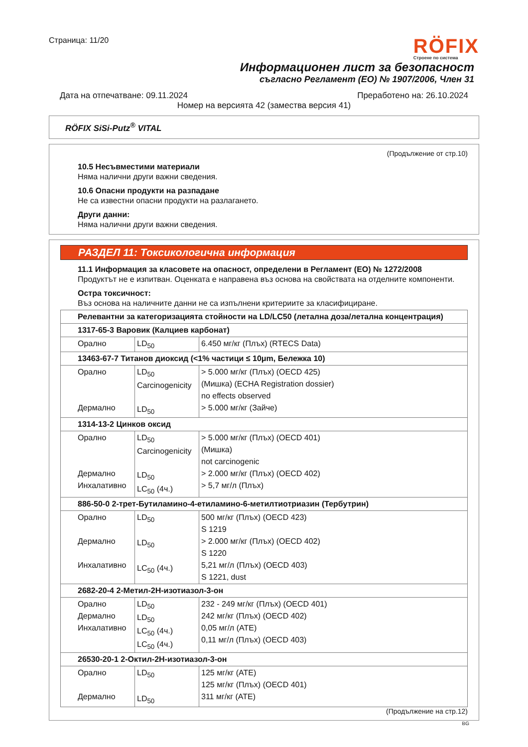Страница: 11/20
RÖFIX
Строене по система
Информационен лист за безопасност
съгласно Регламент (EO) № 1907/2006, Член 31
Дата на отпечатване: 09.11.2024 Преработено на: 26.10.2024
Номер на версията 42 (замества версия 41)
RÖFIX SiSi-Putz<sup>®</sup> VITAL
(Продължение от стр.10)
10.5 Несъвместими материали
Няма налични други важни сведения.
10.6 Опасни продукти на разпадане
Не са известни опасни продукти на разлагането.
Други данни:
Няма налични други важни сведения.
РАЗДЕЛ 11: Токсикологична информация
11.1 Информация за класовете на опасност, определени в Регламент (ЕО) № 1272/2008
Продуктът не е изпитван. Оценката е направена въз основа на свойствата на отделните компоненти.
Остра токсичност:
Въз основа на наличните данни не са изпълнени критериите за класифициране.
| Релевантни за категоризацията стойности на LD/LC50 (летална доза/летална концентрация) | | |
| 1317-65-3 Варовик (Калциев карбонат) | | |
| Орално | LD<sub>50</sub> | 6.450 мг/кг (Плъх) (RTECS Data) |
| 13463-67-7 Титанов диоксид (<1% частици ≤ 10μm, Бележка 10) | | |
| Орално Дермално | LD<sub>50</sub> Carcinogenicity LD<sub>50</sub> | > 5.000 мг/кг (Плъх) (OECD 425) (Мишка) (ECHA Registration dossier) no effects observed > 5.000 мг/кг (Зайче) |
| 1314-13-2 Цинков оксид | | |
| Орално Дермално Инхалативно | LD<sub>50</sub> Carcinogenicity LD<sub>50</sub> LC<sub>50</sub> (4ч.) | > 5.000 мг/кг (Плъх) (OECD 401) (Мишка) not carcinogenic > 2.000 мг/кг (Плъх) (OECD 402) > 5,7 мг/л (Плъх) |
| 886-50-0 2-трет-Бутиламино-4-етиламино-6-метилтиотриазин (Тербутрин) | | |
| Орално Дермално Инхалативно | LD<sub>50</sub> LD<sub>50</sub> LC<sub>50</sub> (4ч.) | 500 мг/кг (Плъх) (OECD 423) S 1219 > 2.000 мг/кг (Плъх) (OECD 402) S 1220 5,21 мг/л (Плъх) (OECD 403) S 1221, dust |
| 2682-20-4 2-Метил-2Н-изотиазол-3-он | | |
| Орално Дермално Инхалативно | LD<sub>50</sub> LD<sub>50</sub> LC<sub>50</sub> (4ч.) LC<sub>50</sub> (4ч.) | 232 - 249 мг/кг (Плъх) (OECD 401) 242 мг/кг (Плъх) (OECD 402) 0,05 мг/л (ATE) 0,11 мг/л (Плъх) (OECD 403) |
| 26530-20-1 2-Октил-2Н-изотиазол-3-он | | |
| Орално Дермално | LD<sub>50</sub> LD<sub>50</sub> | 125 мг/кг (ATE) 125 мг/кг (Плъх) (OECD 401) 311 мг/кг (ATE) |
(Продължение на стр.12)
BG